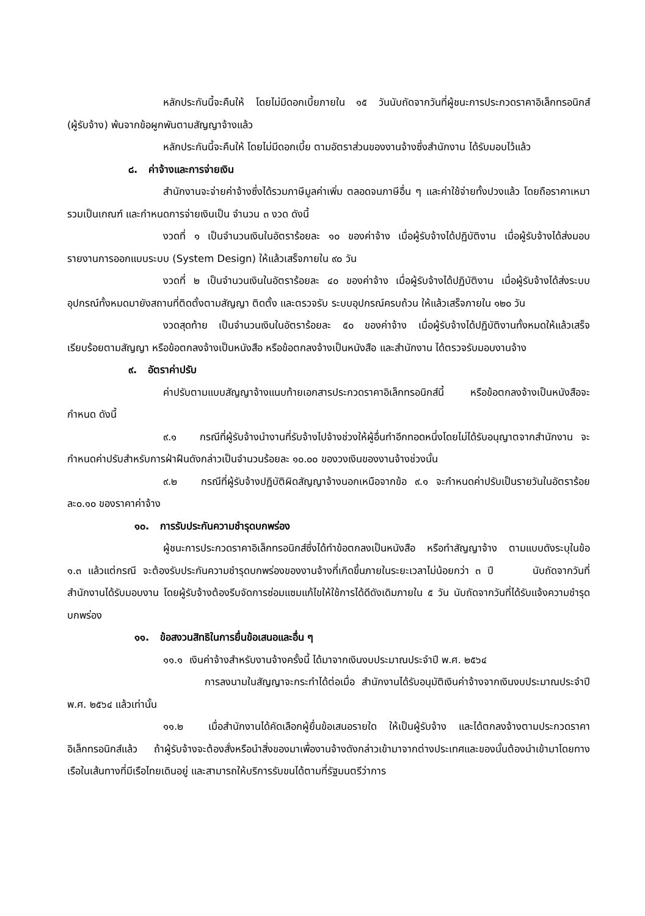หลักประกันนี้จะคืนให้ โดยไม่มีดอกเบี้ยภายใน ๑๕ วันนับถัดจากวันที่ผู้ชนะการประกวดราคาอิเล็กทรอนิกส์ (ผู้รับจ้าง) พ้นจากข้อผูกพันตามสัญญาจ้างแล้ว
หลักประกันนี้จะคืนให้ โดยไม่มีดอกเบี้ย ตามอัตราส่วนของงานจ้างซึ่งสำนักงาน ได้รับมอบไว้แล้ว
๘. ค่าจ้างและการจ่ายเงิน
สำนักงานจะจ่ายค่าจ้างซึ่งได้รวมภาษีมูลค่าเพิ่ม ตลอดจนภาษีอื่น ๆ และค่าใช้จ่ายทั้งปวงแล้ว โดยถือราคาเหมารวมเป็นเกณฑ์ และกำหนดการจ่ายเงินเป็น จำนวน ๓ งวด ดังนี้
งวดที่ ๑ เป็นจำนวนเงินในอัตราร้อยละ ๑๐ ของค่าจ้าง เมื่อผู้รับจ้างได้ปฏิบัติงาน เมื่อผู้รับจ้างได้ส่งมอบรายงานการออกแบบระบบ (System Design) ให้แล้วเสร็จภายใน ๙๐ วัน
งวดที่ ๒ เป็นจำนวนเงินในอัตราร้อยละ ๔๐ ของค่าจ้าง เมื่อผู้รับจ้างได้ปฏิบัติงาน เมื่อผู้รับจ้างได้ส่งระบบอุปกรณ์ทั้งหมดมายังสถานที่ติดตั้งตามสัญญา ติดตั้ง และตรวจรับ ระบบอุปกรณ์ครบถ้วน ให้แล้วเสร็จภายใน ๑๒๐ วัน
งวดสุดท้าย เป็นจำนวนเงินในอัตราร้อยละ ๕๐ ของค่าจ้าง เมื่อผู้รับจ้างได้ปฏิบัติงานทั้งหมดให้แล้วเสร็จเรียบร้อยตามสัญญา หรือข้อตกลงจ้างเป็นหนังสือ หรือข้อตกลงจ้างเป็นหนังสือ และสำนักงาน ได้ตรวจรับมอบงานจ้าง
๙. อัตราค่าปรับ
ค่าปรับตามแบบสัญญาจ้างแนบท้ายเอกสารประกวดราคาอิเล็กทรอนิกส์นี้ หรือข้อตกลงจ้างเป็นหนังสือจะกำหนด ดังนี้
๙.๑ กรณีที่ผู้รับจ้างนำงานที่รับจ้างไปจ้างช่วงให้ผู้อื่นทำอีกทอดหนึ่งโดยไม่ได้รับอนุญาตจากสำนักงาน จะกำหนดค่าปรับสำหรับการฝ่าฝืนดังกล่าวเป็นจำนวนร้อยละ ๑๐.๐๐ ของวงเงินของงานจ้างช่วงนั้น
๙.๒ กรณีที่ผู้รับจ้างปฏิบัติผิดสัญญาจ้างนอกเหนือจากข้อ ๙.๑ จะกำหนดค่าปรับเป็นรายวันในอัตราร้อยละ๐.๑๐ ของราคาค่าจ้าง
๑๐. การรับประกันความชำรุดบกพร่อง
ผู้ชนะการประกวดราคาอิเล็กทรอนิกส์ซึ่งได้ทำข้อตกลงเป็นหนังสือ หรือทำสัญญาจ้าง ตามแบบดังระบุในข้อ ๑.๓ แล้วแต่กรณี จะต้องรับประกันความชำรุดบกพร่องของงานจ้างที่เกิดขึ้นภายในระยะเวลาไม่น้อยกว่า ๓ ปี นับถัดจากวันที่สำนักงานได้รับมอบงาน โดยผู้รับจ้างต้องรีบจัดการซ่อมแซมแก้ไขให้ใช้การได้ดีดังเดิมภายใน ๕ วัน นับถัดจากวันที่ได้รับแจ้งความชำรุดบกพร่อง
๑๑. ข้อสงวนสิทธิในการยื่นข้อเสนอและอื่น ๆ
๑๑.๑ เงินค่าจ้างสำหรับงานจ้างครั้งนี้ ได้มาจากเงินงบประมาณประจำปี พ.ศ. ๒๕๖๔
การลงนามในสัญญาจะกระทำได้ต่อเมื่อ สำนักงานได้รับอนุมัติเงินค่าจ้างจากเงินงบประมาณประจำปี พ.ศ. ๒๕๖๔ แล้วเท่านั้น
๑๑.๒ เมื่อสำนักงานได้คัดเลือกผู้ยื่นข้อเสนอรายใด ให้เป็นผู้รับจ้าง และได้ตกลงจ้างตามประกวดราคาอิเล็กทรอนิกส์แล้ว ถ้าผู้รับจ้างจะต้องสั่งหรือนำสิ่งของมาเพื่องานจ้างดังกล่าวเข้ามาจากต่างประเทศและของนั้นต้องนำเข้ามาโดยทางเรือในเส้นทางที่มีเรือไทยเดินอยู่ และสามารถให้บริการรับขนได้ตามที่รัฐมนตรีว่าการ